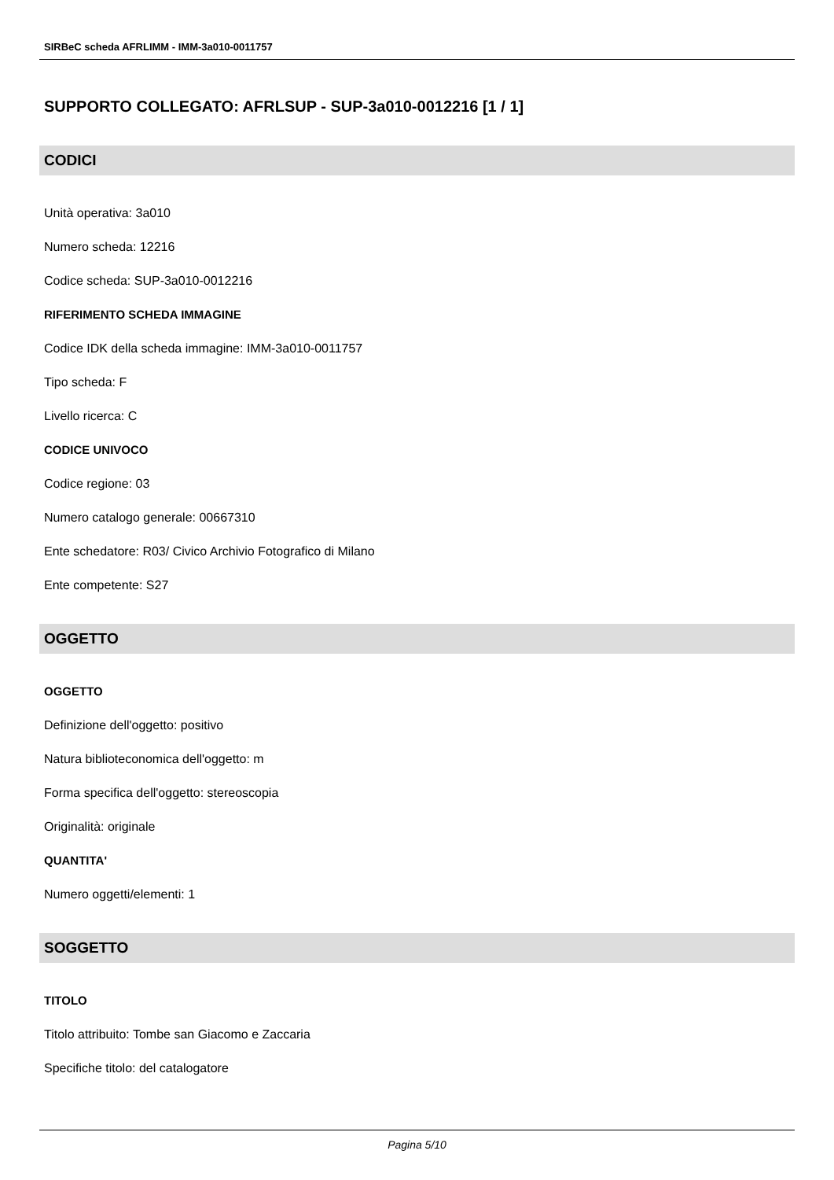SIRBeC scheda AFRLIMM - IMM-3a010-0011757
SUPPORTO COLLEGATO: AFRLSUP - SUP-3a010-0012216 [1 / 1]
CODICI
Unità operativa: 3a010
Numero scheda: 12216
Codice scheda: SUP-3a010-0012216
RIFERIMENTO SCHEDA IMMAGINE
Codice IDK della scheda immagine: IMM-3a010-0011757
Tipo scheda: F
Livello ricerca: C
CODICE UNIVOCO
Codice regione: 03
Numero catalogo generale: 00667310
Ente schedatore: R03/ Civico Archivio Fotografico di Milano
Ente competente: S27
OGGETTO
OGGETTO
Definizione dell'oggetto: positivo
Natura biblioteconomica dell'oggetto: m
Forma specifica dell'oggetto: stereoscopia
Originalità: originale
QUANTITA'
Numero oggetti/elementi: 1
SOGGETTO
TITOLO
Titolo attribuito: Tombe san Giacomo e Zaccaria
Specifiche titolo: del catalogatore
Pagina 5/10